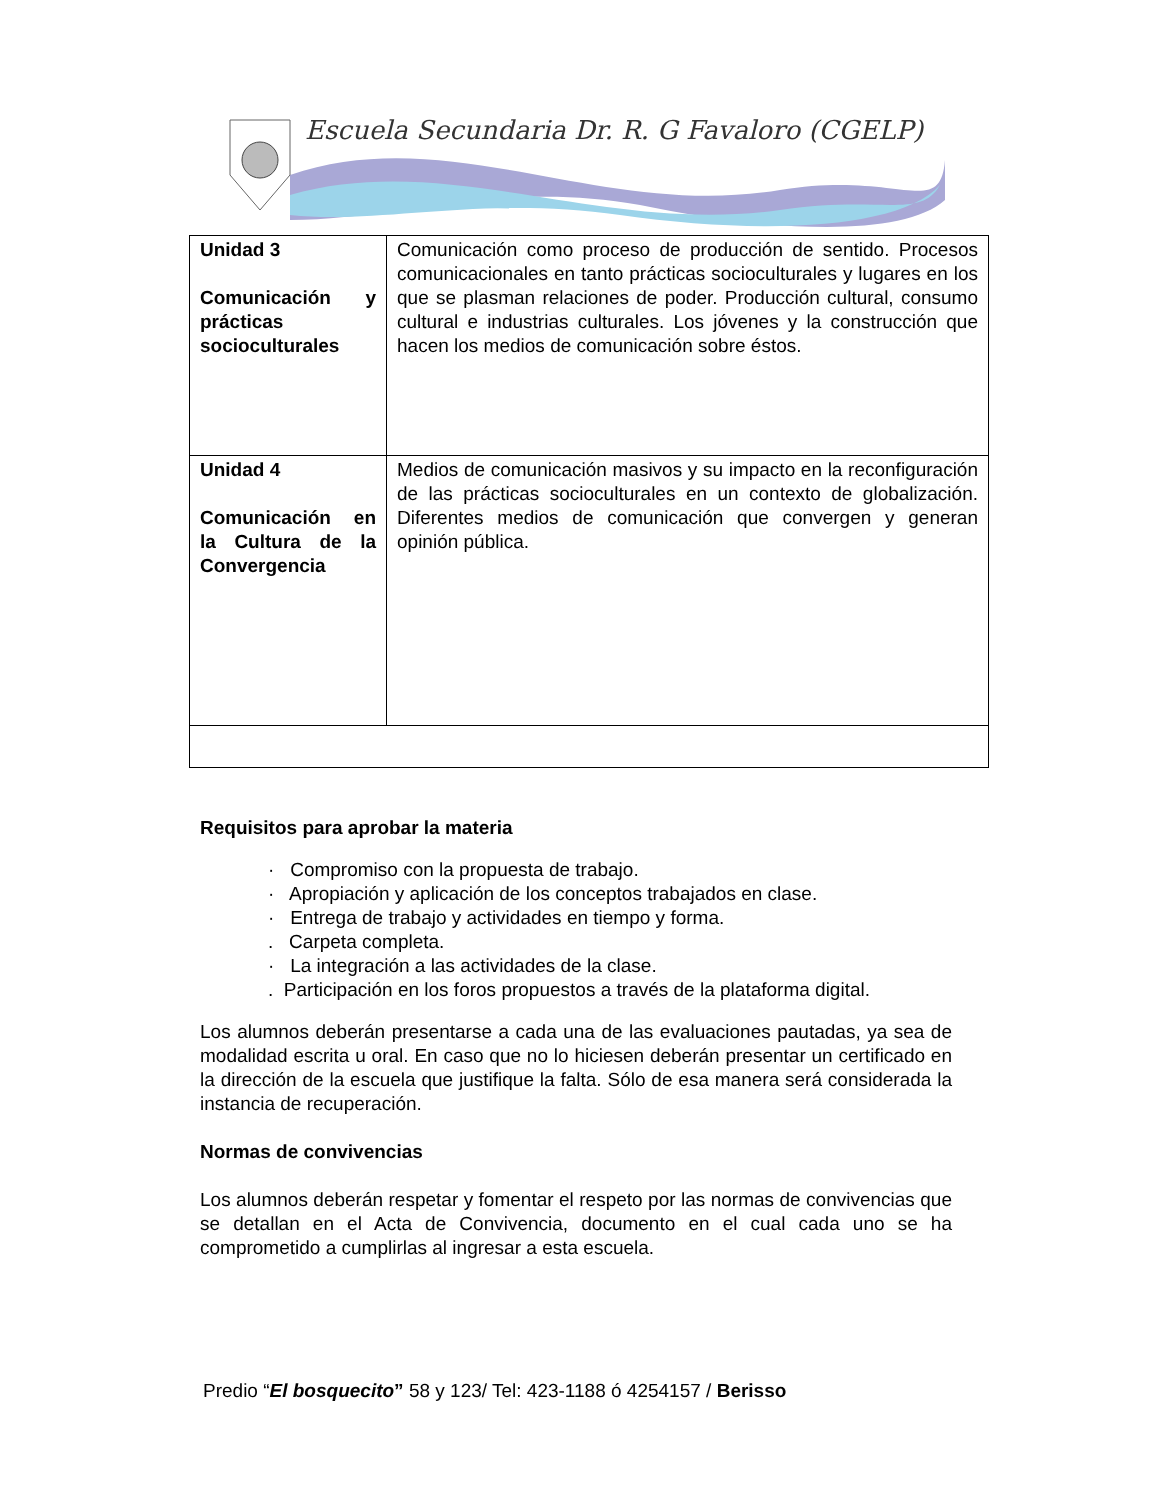Escuela Secundaria Dr. R. G Favaloro (CGELP)
| Unidad 3 Comunicación y prácticas socioculturales | Comunicación como proceso de producción de sentido. Procesos comunicacionales en tanto prácticas socioculturales y lugares en los que se plasman relaciones de poder. Producción cultural, consumo cultural e industrias culturales. Los jóvenes y la construcción que hacen los medios de comunicación sobre éstos. |
| Unidad 4 Comunicación en la Cultura de la Convergencia | Medios de comunicación masivos y su impacto en la reconfiguración de las prácticas socioculturales en un contexto de globalización. Diferentes medios de comunicación que convergen y generan opinión pública. |
Requisitos para aprobar la materia
· Compromiso con la propuesta de trabajo.
· Apropiación y aplicación de los conceptos trabajados en clase.
· Entrega de trabajo y actividades en tiempo y forma.
. Carpeta completa.
· La integración a las actividades de la clase.
. Participación en los foros propuestos a través de la plataforma digital.
Los alumnos deberán presentarse a cada una de las evaluaciones pautadas, ya sea de modalidad escrita u oral. En caso que no lo hiciesen deberán presentar un certificado en la dirección de la escuela que justifique la falta. Sólo de esa manera será considerada la instancia de recuperación.
Normas de convivencias
Los alumnos deberán respetar y fomentar el respeto por las normas de convivencias que se detallan en el Acta de Convivencia, documento en el cual cada uno se ha comprometido a cumplirlas al ingresar a esta escuela.
Predio “El bosquecito” 58 y 123/ Tel: 423-1188 ó 4254157 / Berisso